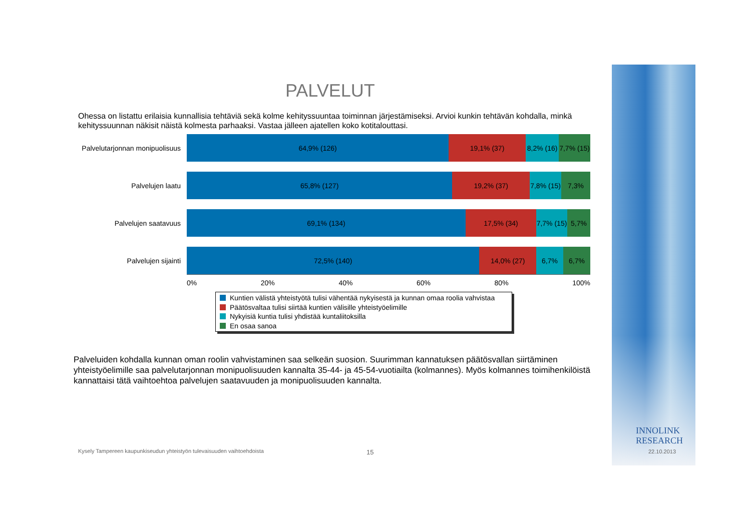PALVELUT
Ohessa on listattu erilaisia kunnallisia tehtäviä sekä kolme kehityssuuntaa toiminnan järjestämiseksi. Arvioi kunkin tehtävän kohdalla, minkä kehityssuunnan näkisit näistä kolmesta parhaaksi. Vastaa jälleen ajatellen koko kotitalouttasi.
Palvelutarjonnan monipuolisuus
64,9% (126) 19,1% (37) 8,2% (16) 7,7% (15)
Palvelujen laatu
65,8% (127) 19,2% (37) 7,8% (15) 7,3%
Palvelujen saatavuus
69,1% (134) 17,5% (34) 7,7% (15) 5,7%
Palvelujen sijainti
72,5% (140) 14,0% (27) 6,7% 6,7%
0% 20% 40% 60% 80% 100%
Kuntien välistä yhteistyötä tulisi vähentää nykyisestä ja kunnan omaa roolia vahvistaa
Päätösvaltaa tulisi siirtää kuntien välisille yhteistyöelimille
Nykyisiä kuntia tulisi yhdistää kuntaliitoksilla
En osaa sanoa
Palveluiden kohdalla kunnan oman roolin vahvistaminen saa selkeän suosion. Suurimman kannatuksen päätösvallan siirtäminen yhteistyöelimille saa palvelutarjonnan monipuolisuuden kannalta 35-44- ja 45-54-vuotiailta (kolmannes). Myös kolmannes toimihenkilöistä kannattaisi tätä vaihtoehtoa palvelujen saatavuuden ja monipuolisuuden kannalta.
Kysely Tampereen kaupunkiseudun yhteistyön tulevaisuuden vaihtoehdoista
15
INNOLINK
RESEARCH
22.10.2013